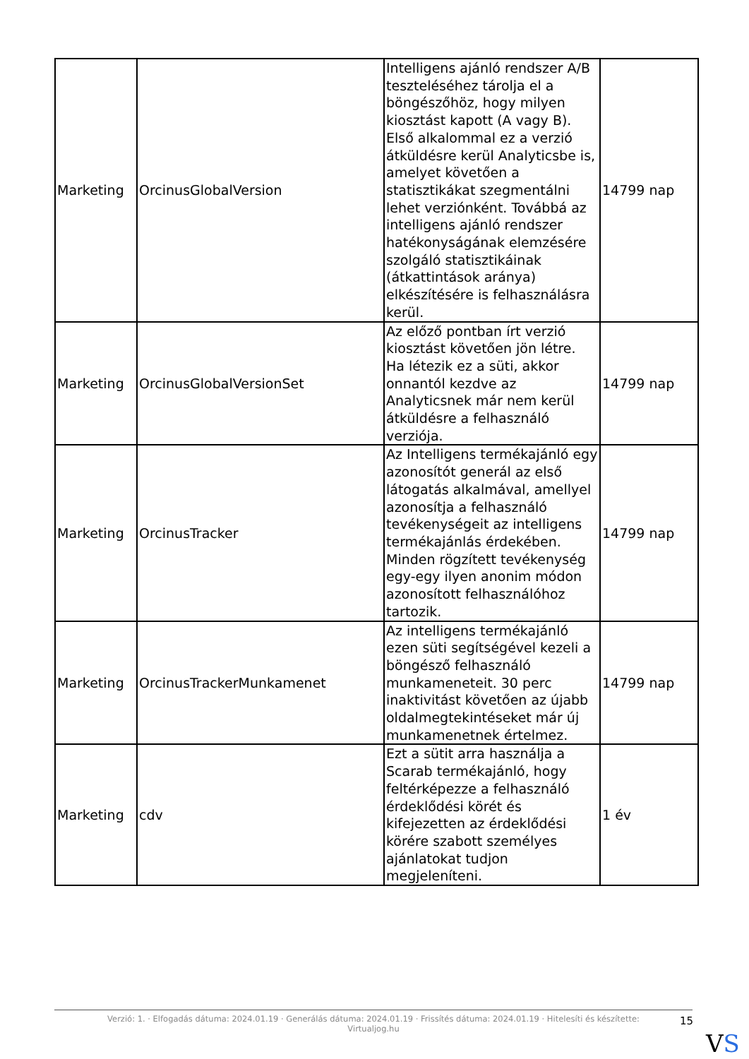| Marketing | OrcinusGlobalVersion | Intelligens ajánló rendszer A/B teszteléséhez tárolja el a böngészőhöz, hogy milyen kiosztást kapott (A vagy B). Első alkalommal ez a verzió átküldésre kerül Analyticsbe is, amelyet követően a statisztikákat szegmentálni lehet verziónként. Továbbá az intelligens ajánló rendszer hatékonyságának elemzésére szolgáló statisztikáinak (átkattintások aránya) elkészítésére is felhasználásra kerül. | 14799 nap |
| Marketing | OrcinusGlobalVersionSet | Az előző pontban írt verzió kiosztást követően jön létre. Ha létezik ez a süti, akkor onnantól kezdve az Analyticsnek már nem kerül átküldésre a felhasználó verziója. | 14799 nap |
| Marketing | OrcinusTracker | Az Intelligens termékajánló egy azonosítót generál az első látogatás alkalmával, amellyel azonosítja a felhasználó tevékenységeit az intelligens termékajánlás érdekében. Minden rögzített tevékenység egy-egy ilyen anonim módon azonosított felhasználóhoz tartozik. | 14799 nap |
| Marketing | OrcinusTrackerMunkamenet | Az intelligens termékajánló ezen süti segítségével kezeli a böngésző felhasználó munkameneteit. 30 perc inaktivitást követően az újabb oldalmegtekintéseket már új munkamenetnek értelmez. | 14799 nap |
| Marketing | cdv | Ezt a sütit arra használja a Scarab termékajánló, hogy feltérképezze a felhasználó érdeklődési körét és kifejezetten az érdeklődési körére szabott személyes ajánlatokat tudjon megjeleníteni. | 1 év |
Verzió: 1. · Elfogadás dátuma: 2024.01.19 · Generálás dátuma: 2024.01.19 · Frissítés dátuma: 2024.01.19 · Hitelesíti és készítette:
Virtualjog.hu
15
VS